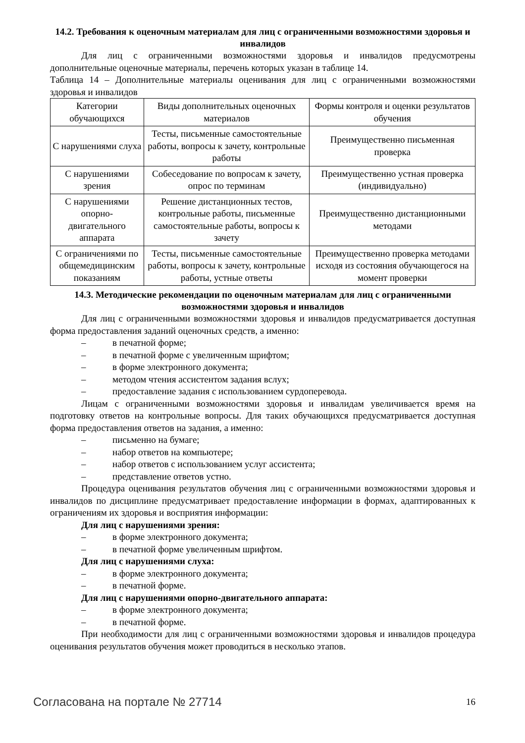14.2. Требования к оценочным материалам для лиц с ограниченными возможностями здоровья и инвалидов
Для лиц с ограниченными возможностями здоровья и инвалидов предусмотрены дополнительные оценочные материалы, перечень которых указан в таблице 14.
Таблица 14 – Дополнительные материалы оценивания для лиц с ограниченными возможностями здоровья и инвалидов
| Категории обучающихся | Виды дополнительных оценочных материалов | Формы контроля и оценки результатов обучения |
| С нарушениями слуха | Тесты, письменные самостоятельные работы, вопросы к зачету, контрольные работы | Преимущественно письменная проверка |
| С нарушениями зрения | Собеседование по вопросам к зачету, опрос по терминам | Преимущественно устная проверка (индивидуально) |
| С нарушениями опорно-двигательного аппарата | Решение дистанционных тестов, контрольные работы, письменные самостоятельные работы, вопросы к зачету | Преимущественно дистанционными методами |
| С ограничениями по общемедицинским показаниям | Тесты, письменные самостоятельные работы, вопросы к зачету, контрольные работы, устные ответы | Преимущественно проверка методами исходя из состояния обучающегося на момент проверки |
14.3. Методические рекомендации по оценочным материалам для лиц с ограниченными возможностями здоровья и инвалидов
Для лиц с ограниченными возможностями здоровья и инвалидов предусматривается доступная форма предоставления заданий оценочных средств, а именно:
– в печатной форме;
– в печатной форме с увеличенным шрифтом;
– в форме электронного документа;
– методом чтения ассистентом задания вслух;
– предоставление задания с использованием сурдоперевода.
Лицам с ограниченными возможностями здоровья и инвалидам увеличивается время на подготовку ответов на контрольные вопросы. Для таких обучающихся предусматривается доступная форма предоставления ответов на задания, а именно:
– письменно на бумаге;
– набор ответов на компьютере;
– набор ответов с использованием услуг ассистента;
– представление ответов устно.
Процедура оценивания результатов обучения лиц с ограниченными возможностями здоровья и инвалидов по дисциплине предусматривает предоставление информации в формах, адаптированных к ограничениям их здоровья и восприятия информации:
Для лиц с нарушениями зрения:
– в форме электронного документа;
– в печатной форме увеличенным шрифтом.
Для лиц с нарушениями слуха:
– в форме электронного документа;
– в печатной форме.
Для лиц с нарушениями опорно-двигательного аппарата:
– в форме электронного документа;
– в печатной форме.
При необходимости для лиц с ограниченными возможностями здоровья и инвалидов процедура оценивания результатов обучения может проводиться в несколько этапов.
Согласована на портале № 27714 16